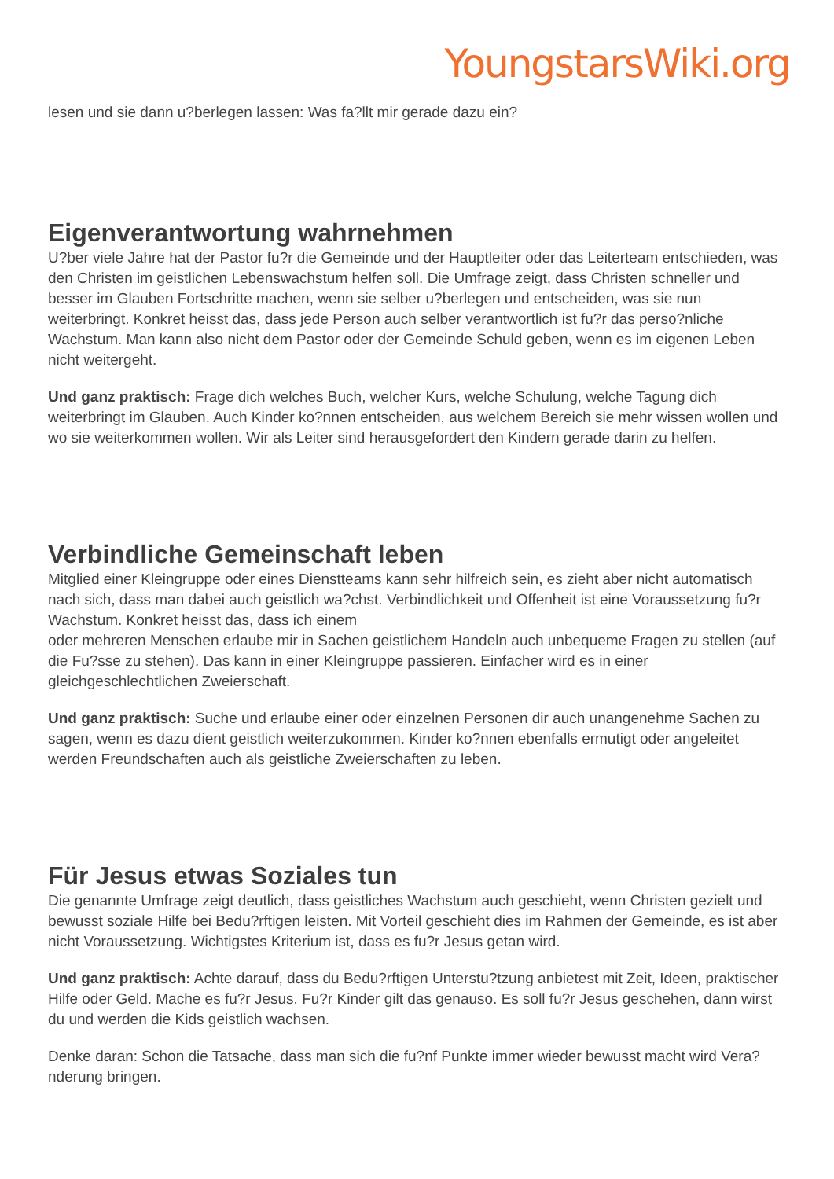YoungstarsWiki.org
lesen und sie dann u?berlegen lassen: Was fa?llt mir gerade dazu ein?
Eigenverantwortung wahrnehmen
U?ber viele Jahre hat der Pastor fu?r die Gemeinde und der Hauptleiter oder das Leiterteam entschieden, was den Christen im geistlichen Lebenswachstum helfen soll. Die Umfrage zeigt, dass Christen schneller und besser im Glauben Fortschritte machen, wenn sie selber u?berlegen und entscheiden, was sie nun weiterbringt. Konkret heisst das, dass jede Person auch selber verantwortlich ist fu?r das perso?nliche Wachstum. Man kann also nicht dem Pastor oder der Gemeinde Schuld geben, wenn es im eigenen Leben nicht weitergeht.
Und ganz praktisch: Frage dich welches Buch, welcher Kurs, welche Schulung, welche Tagung dich weiterbringt im Glauben. Auch Kinder ko?nnen entscheiden, aus welchem Bereich sie mehr wissen wollen und wo sie weiterkommen wollen. Wir als Leiter sind herausgefordert den Kindern gerade darin zu helfen.
Verbindliche Gemeinschaft leben
Mitglied einer Kleingruppe oder eines Dienstteams kann sehr hilfreich sein, es zieht aber nicht automatisch nach sich, dass man dabei auch geistlich wa?chst. Verbindlichkeit und Offenheit ist eine Voraussetzung fu?r Wachstum. Konkret heisst das, dass ich einem
oder mehreren Menschen erlaube mir in Sachen geistlichem Handeln auch unbequeme Fragen zu stellen (auf die Fu?sse zu stehen). Das kann in einer Kleingruppe passieren. Einfacher wird es in einer gleichgeschlechtlichen Zweierschaft.
Und ganz praktisch: Suche und erlaube einer oder einzelnen Personen dir auch unangenehme Sachen zu sagen, wenn es dazu dient geistlich weiterzukommen. Kinder ko?nnen ebenfalls ermutigt oder angeleitet werden Freundschaften auch als geistliche Zweierschaften zu leben.
Für Jesus etwas Soziales tun
Die genannte Umfrage zeigt deutlich, dass geistliches Wachstum auch geschieht, wenn Christen gezielt und bewusst soziale Hilfe bei Bedu?rftigen leisten. Mit Vorteil geschieht dies im Rahmen der Gemeinde, es ist aber nicht Voraussetzung. Wichtigstes Kriterium ist, dass es fu?r Jesus getan wird.
Und ganz praktisch: Achte darauf, dass du Bedu?rftigen Unterstu?tzung anbietest mit Zeit, Ideen, praktischer Hilfe oder Geld. Mache es fu?r Jesus. Fu?r Kinder gilt das genauso. Es soll fu?r Jesus geschehen, dann wirst du und werden die Kids geistlich wachsen.
Denke daran: Schon die Tatsache, dass man sich die fu?nf Punkte immer wieder bewusst macht wird Vera?nderung bringen.